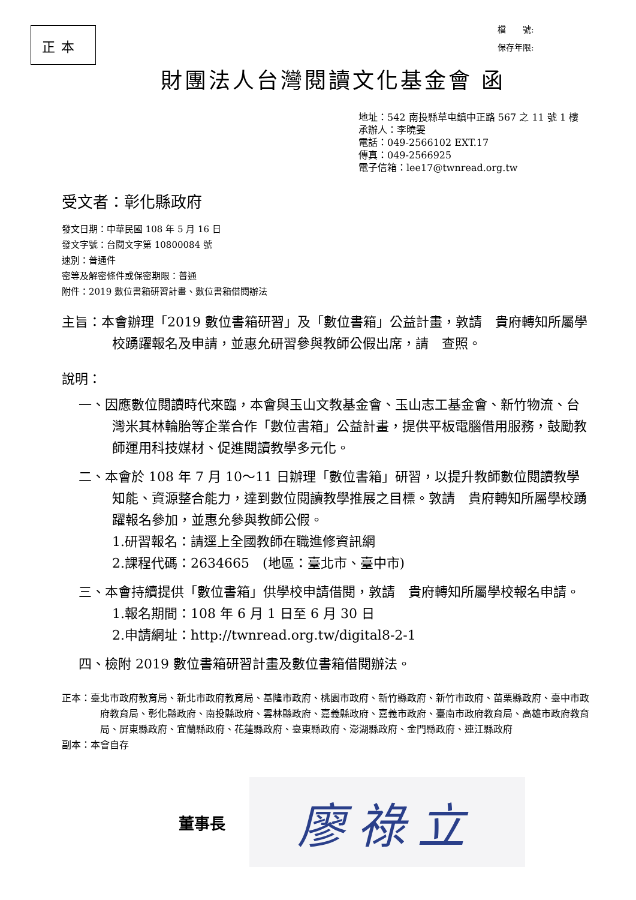正本
檔　　號:
保存年限:
財團法人台灣閱讀文化基金會 函
地址：542 南投縣草屯鎮中正路 567 之 11 號 1 樓
承辦人：李曉雯
電話：049-2566102 EXT.17
傳真：049-2566925
電子信箱：lee17@twnread.org.tw
受文者：彰化縣政府
發文日期：中華民國 108 年 5 月 16 日
發文字號：台閱文字第 10800084 號
速別：普通件
密等及解密條件或保密期限：普通
附件：2019 數位書箱研習計畫、數位書箱借閱辦法
主旨：本會辦理「2019 數位書箱研習」及「數位書箱」公益計畫，敦請　貴府轉知所屬學校踴躍報名及申請，並惠允研習參與教師公假出席，請　查照。
說明：
一、因應數位閱讀時代來臨，本會與玉山文教基金會、玉山志工基金會、新竹物流、台灣米其林輪胎等企業合作「數位書箱」公益計畫，提供平板電腦借用服務，鼓勵教師運用科技媒材、促進閱讀教學多元化。
二、本會於 108 年 7 月 10～11 日辦理「數位書箱」研習，以提升教師數位閱讀教學知能、資源整合能力，達到數位閱讀教學推展之目標。敦請　貴府轉知所屬學校踴躍報名參加，並惠允參與教師公假。
1.研習報名：請逕上全國教師在職進修資訊網
2.課程代碼：2634665　(地區：臺北市、臺中市)
三、本會持續提供「數位書箱」供學校申請借閱，敦請　貴府轉知所屬學校報名申請。
1.報名期間：108 年 6 月 1 日至 6 月 30 日
2.申請網址：http://twnread.org.tw/digital8-2-1
四、檢附 2019 數位書箱研習計畫及數位書箱借閱辦法。
正本：臺北市政府教育局、新北市政府教育局、基隆市政府、桃園市政府、新竹縣政府、新竹市政府、苗栗縣政府、臺中市政府教育局、彰化縣政府、南投縣政府、雲林縣政府、嘉義縣政府、嘉義市政府、臺南市政府教育局、高雄市政府教育局、屏東縣政府、宜蘭縣政府、花蓮縣政府、臺東縣政府、澎湖縣政府、金門縣政府、連江縣政府
副本：本會自存
董事長
廖祿立